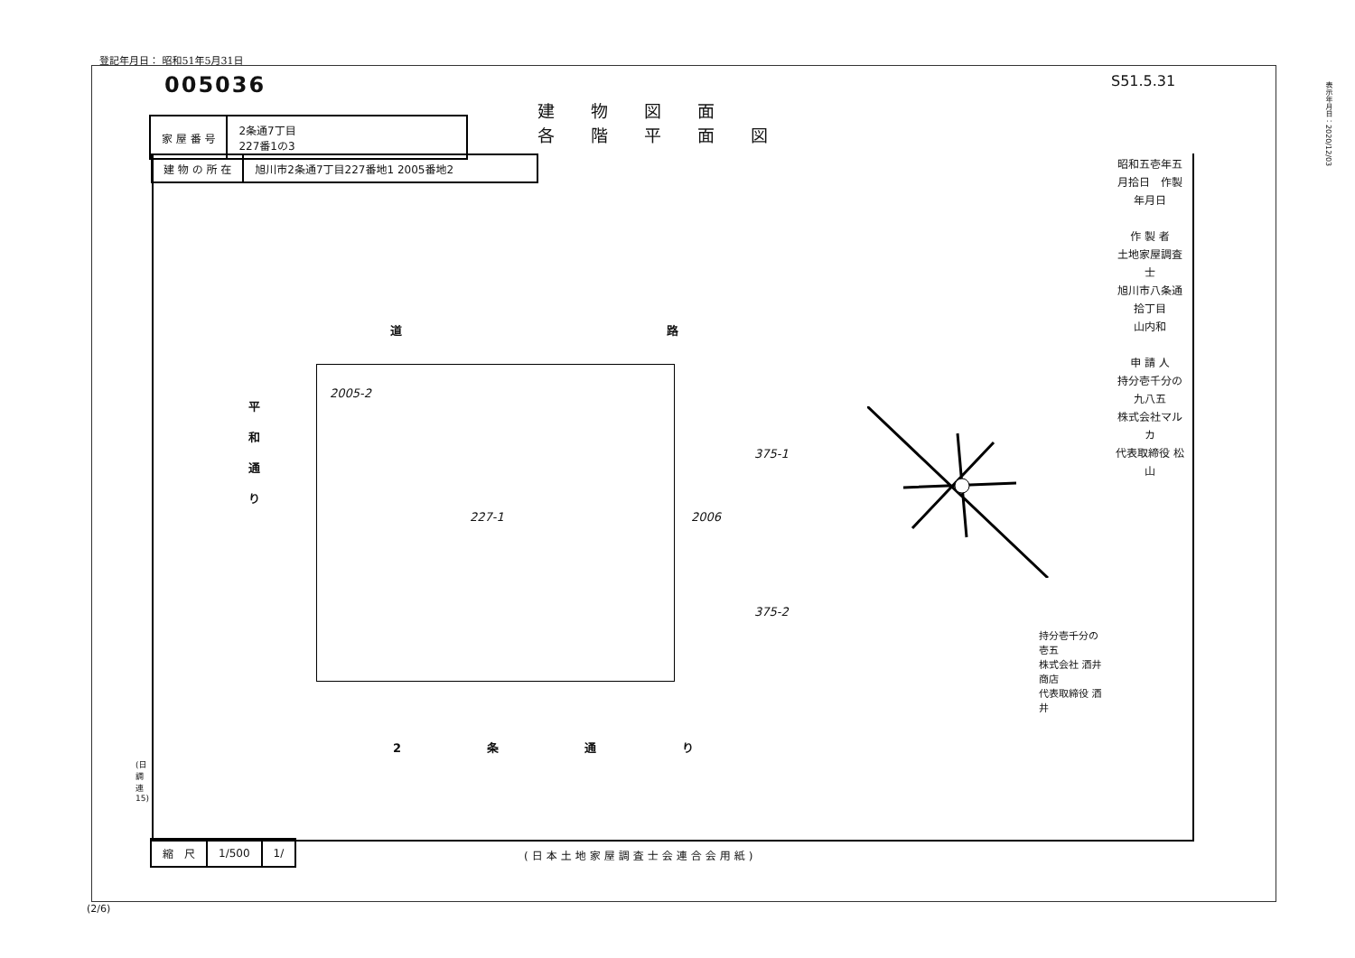登記年月日： 昭和51年5月31日
005036
建物図面
各階平面図
| 家 屋 番 号 | 2条通7丁目 227番1の3 |
| 建 物 の 所 在 | 旭川市2条通7丁目227番地1 2005番地2 |
S51.5.31
道 路
平
和
通
り
2005-2
227-1 2006
375-1
375-2
2条通り
昭和五壱年五月拾日　作製年月日
作 製 者
土地家屋調査士
旭川市八条通拾丁目
山内和
申 請 人
持分壱千分の九八五
株式会社マルカ
代表取締役 松山
持分壱千分の壱五
株式会社 酒井商店
代表取締役 酒井
(日調連15)
| 縮 尺 | 1/500 | 1/ |
(日本土地家屋調査士会連合会用紙)
表示年月日：2020/12/03
(2/6)